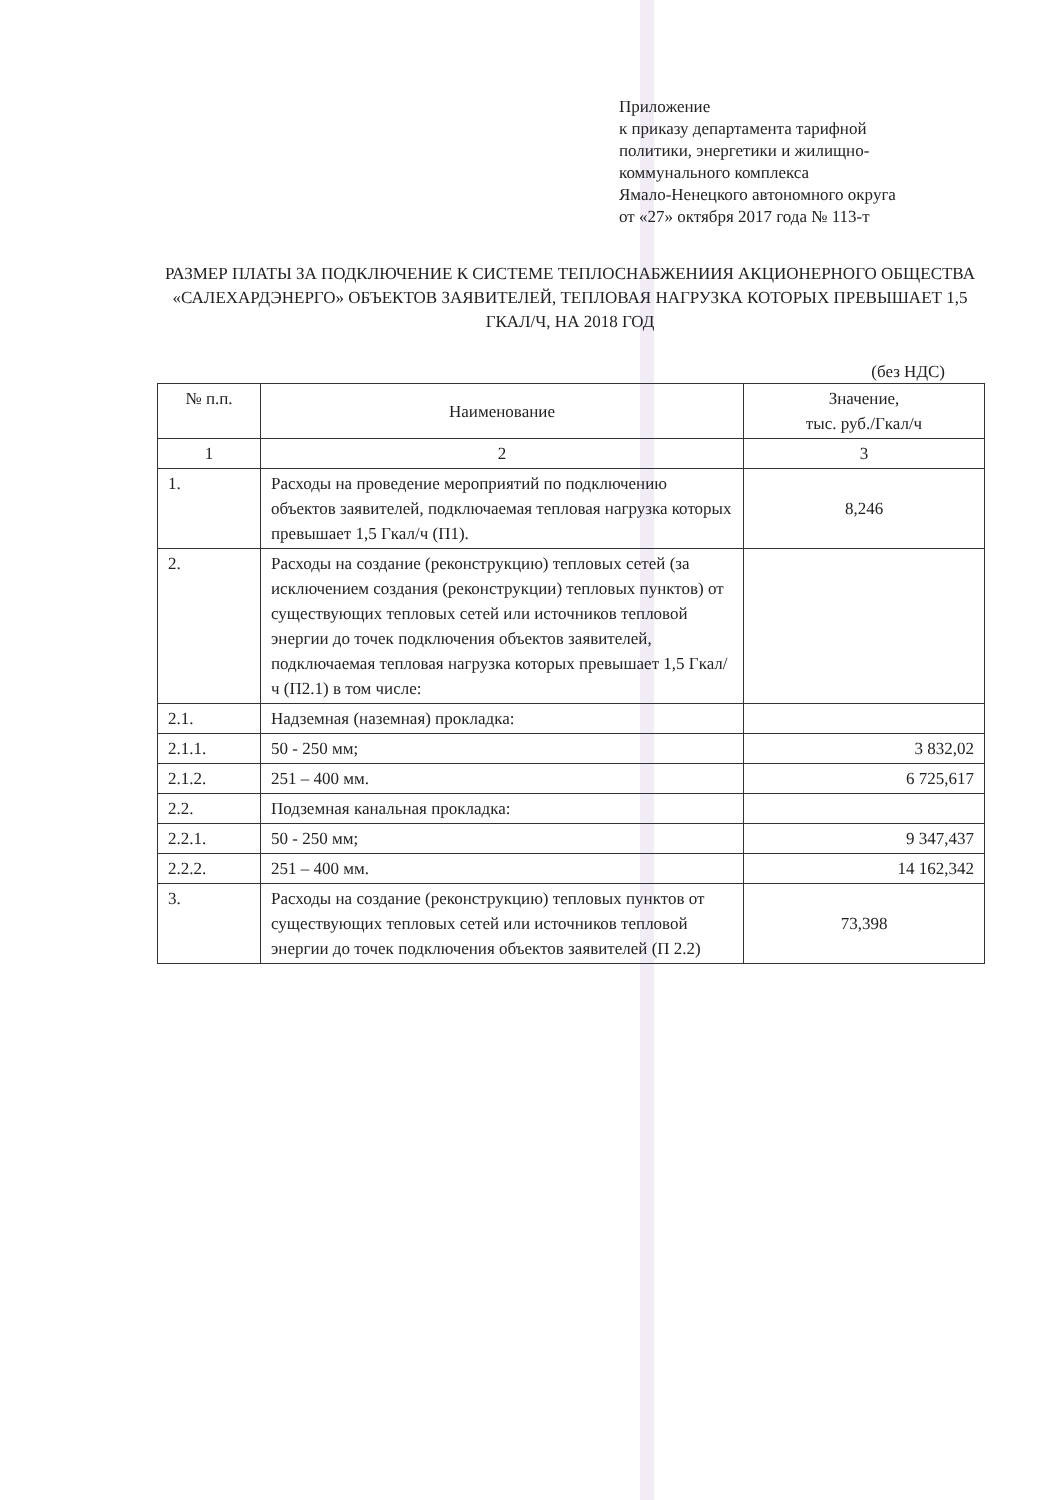Приложение
к приказу департамента тарифной
политики, энергетики и жилищно-
коммунального комплекса
Ямало-Ненецкого автономного округа
от «27» октября 2017 года № 113-т
РАЗМЕР ПЛАТЫ ЗА ПОДКЛЮЧЕНИЕ К СИСТЕМЕ ТЕПЛОСНАБЖЕНИИЯ АКЦИОНЕРНОГО ОБЩЕСТВА «САЛЕХАРДЭНЕРГО» ОБЪЕКТОВ ЗАЯВИТЕЛЕЙ, ТЕПЛОВАЯ НАГРУЗКА КОТОРЫХ ПРЕВЫШАЕТ 1,5 ГКАЛ/Ч, НА 2018 ГОД
(без НДС)
| № п.п. | Наименование | Значение, тыс. руб./Гкал/ч |
| --- | --- | --- |
| 1 | 2 | 3 |
| 1. | Расходы на проведение мероприятий по подключению объектов заявителей, подключаемая тепловая нагрузка которых превышает 1,5 Гкал/ч (П1). | 8,246 |
| 2. | Расходы на создание (реконструкцию) тепловых сетей (за исключением создания (реконструкции) тепловых пунктов) от существующих тепловых сетей или источников тепловой энергии до точек подключения объектов заявителей, подключаемая тепловая нагрузка которых превышает 1,5 Гкал/ч (П2.1) в том числе: | |
| 2.1. | Надземная (наземная) прокладка: | |
| 2.1.1. | 50 - 250 мм; | 3 832,02 |
| 2.1.2. | 251 – 400 мм. | 6 725,617 |
| 2.2. | Подземная канальная прокладка: | |
| 2.2.1. | 50 - 250 мм; | 9 347,437 |
| 2.2.2. | 251 – 400 мм. | 14 162,342 |
| 3. | Расходы на создание (реконструкцию) тепловых пунктов от существующих тепловых сетей или источников тепловой энергии до точек подключения объектов заявителей (П 2.2) | 73,398 |